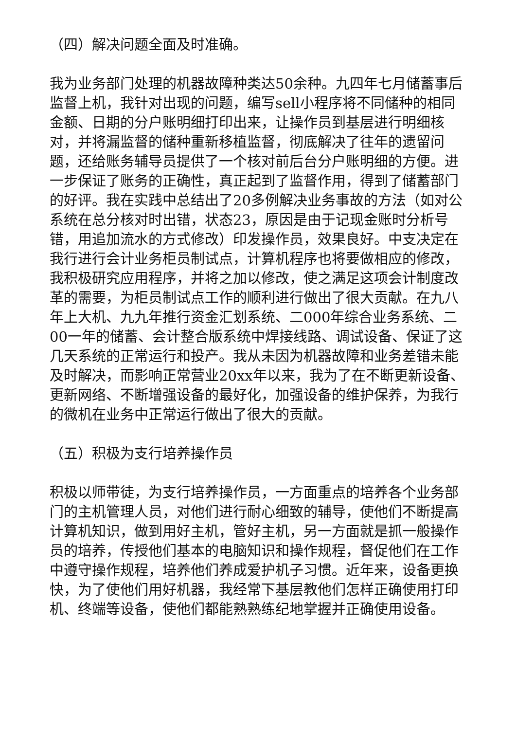（四）解决问题全面及时准确。
我为业务部门处理的机器故障种类达50余种。九四年七月储蓄事后监督上机，我针对出现的问题，编写sell小程序将不同储种的相同金额、日期的分户账明细打印出来，让操作员到基层进行明细核对，并将漏监督的储种重新移植监督，彻底解决了往年的遗留问题，还给账务辅导员提供了一个核对前后台分户账明细的方便。进一步保证了账务的正确性，真正起到了监督作用，得到了储蓄部门的好评。我在实践中总结出了20多例解决业务事故的方法（如对公系统在总分核对时出错，状态23，原因是由于记现金账时分析号错，用追加流水的方式修改）印发操作员，效果良好。中支决定在我行进行会计业务柜员制试点，计算机程序也将要做相应的修改，我积极研究应用程序，并将之加以修改，使之满足这项会计制度改革的需要，为柜员制试点工作的顺利进行做出了很大贡献。在九八年上大机、九九年推行资金汇划系统、二000年综合业务系统、二00一年的储蓄、会计整合版系统中焊接线路、调试设备、保证了这几天系统的正常运行和投产。我从未因为机器故障和业务差错未能及时解决，而影响正常营业20xx年以来，我为了在不断更新设备、更新网络、不断增强设备的最好化，加强设备的维护保养，为我行的微机在业务中正常运行做出了很大的贡献。
（五）积极为支行培养操作员
积极以师带徒，为支行培养操作员，一方面重点的培养各个业务部门的主机管理人员，对他们进行耐心细致的辅导，使他们不断提高计算机知识，做到用好主机，管好主机，另一方面就是抓一般操作员的培养，传授他们基本的电脑知识和操作规程，督促他们在工作中遵守操作规程，培养他们养成爱护机子习惯。近年来，设备更换快，为了使他们用好机器，我经常下基层教他们怎样正确使用打印机、终端等设备，使他们都能熟熟练纪地掌握并正确使用设备。